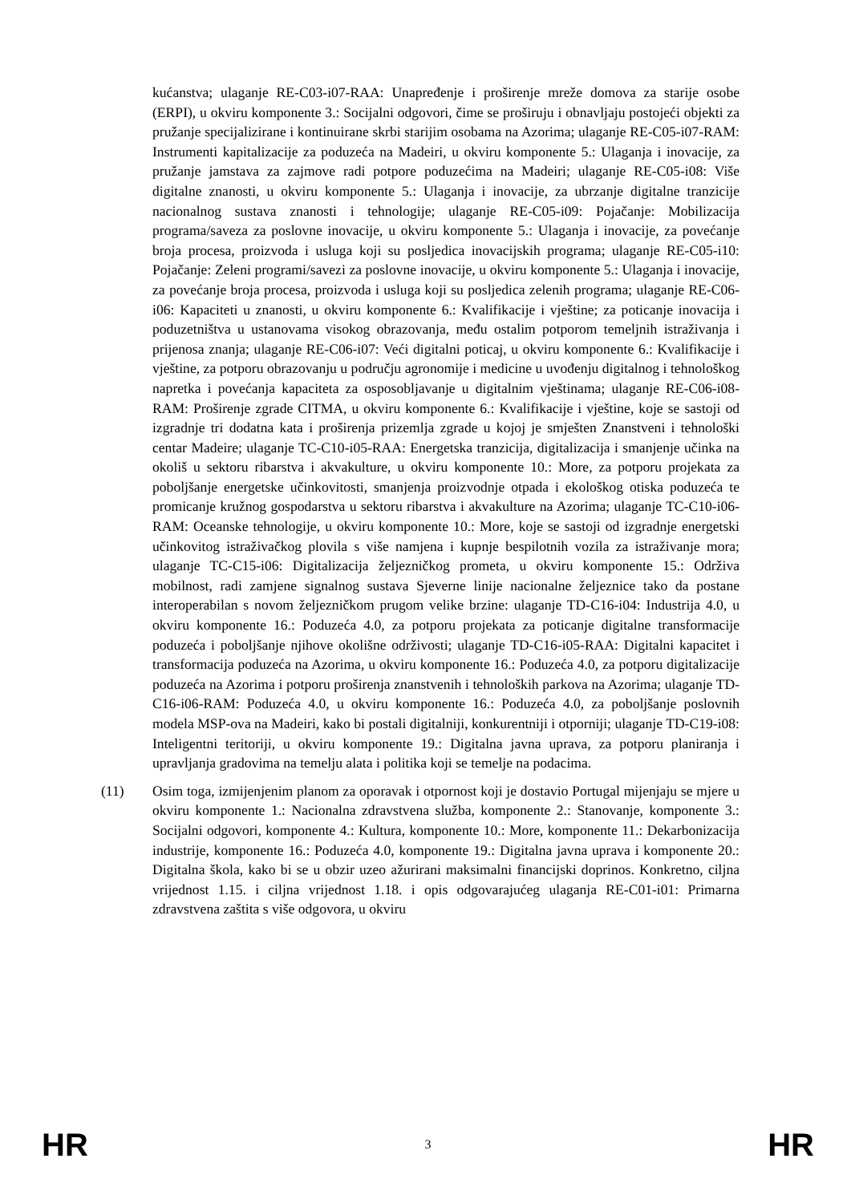kućanstva; ulaganje RE-C03-i07-RAA: Unapređenje i proširenje mreže domova za starije osobe (ERPI), u okviru komponente 3.: Socijalni odgovori, čime se proširuju i obnavljaju postojeći objekti za pružanje specijalizirane i kontinuirane skrbi starijim osobama na Azorima; ulaganje RE-C05-i07-RAM: Instrumenti kapitalizacije za poduzeća na Madeiri, u okviru komponente 5.: Ulaganja i inovacije, za pružanje jamstava za zajmove radi potpore poduzećima na Madeiri; ulaganje RE-C05-i08: Više digitalne znanosti, u okviru komponente 5.: Ulaganja i inovacije, za ubrzanje digitalne tranzicije nacionalnog sustava znanosti i tehnologije; ulaganje RE-C05-i09: Pojačanje: Mobilizacija programa/saveza za poslovne inovacije, u okviru komponente 5.: Ulaganja i inovacije, za povećanje broja procesa, proizvoda i usluga koji su posljedica inovacijskih programa; ulaganje RE-C05-i10: Pojačanje: Zeleni programi/savezi za poslovne inovacije, u okviru komponente 5.: Ulaganja i inovacije, za povećanje broja procesa, proizvoda i usluga koji su posljedica zelenih programa; ulaganje RE-C06-i06: Kapaciteti u znanosti, u okviru komponente 6.: Kvalifikacije i vještine; za poticanje inovacija i poduzetništva u ustanovama visokog obrazovanja, među ostalim potporom temeljnih istraživanja i prijenosa znanja; ulaganje RE-C06-i07: Veći digitalni poticaj, u okviru komponente 6.: Kvalifikacije i vještine, za potporu obrazovanju u području agronomije i medicine u uvođenju digitalnog i tehnološkog napretka i povećanja kapaciteta za osposobljavanje u digitalnim vještinama; ulaganje RE-C06-i08-RAM: Proširenje zgrade CITMA, u okviru komponente 6.: Kvalifikacije i vještine, koje se sastoji od izgradnje tri dodatna kata i proširenja prizemlja zgrade u kojoj je smješten Znanstveni i tehnološki centar Madeire; ulaganje TC-C10-i05-RAA: Energetska tranzicija, digitalizacija i smanjenje učinka na okoliš u sektoru ribarstva i akvakulture, u okviru komponente 10.: More, za potporu projekata za poboljšanje energetske učinkovitosti, smanjenja proizvodnje otpada i ekološkog otiska poduzeća te promicanje kružnog gospodarstva u sektoru ribarstva i akvakulture na Azorima; ulaganje TC-C10-i06-RAM: Oceanske tehnologije, u okviru komponente 10.: More, koje se sastoji od izgradnje energetski učinkovitog istraživačkog plovila s više namjena i kupnje bespilotnih vozila za istraživanje mora; ulaganje TC-C15-i06: Digitalizacija željezničkog prometa, u okviru komponente 15.: Održiva mobilnost, radi zamjene signalnog sustava Sjeverne linije nacionalne željeznice tako da postane interoperabilan s novom željezničkom prugom velike brzine: ulaganje TD-C16-i04: Industrija 4.0, u okviru komponente 16.: Poduzeća 4.0, za potporu projekata za poticanje digitalne transformacije poduzeća i poboljšanje njihove okolišne održivosti; ulaganje TD-C16-i05-RAA: Digitalni kapacitet i transformacija poduzeća na Azorima, u okviru komponente 16.: Poduzeća 4.0, za potporu digitalizacije poduzeća na Azorima i potporu proširenja znanstvenih i tehnoloških parkova na Azorima; ulaganje TD-C16-i06-RAM: Poduzeća 4.0, u okviru komponente 16.: Poduzeća 4.0, za poboljšanje poslovnih modela MSP-ova na Madeiri, kako bi postali digitalniji, konkurentniji i otporniji; ulaganje TD-C19-i08: Inteligentni teritoriji, u okviru komponente 19.: Digitalna javna uprava, za potporu planiranja i upravljanja gradovima na temelju alata i politika koji se temelje na podacima.
(11) Osim toga, izmijenjenim planom za oporavak i otpornost koji je dostavio Portugal mijenjaju se mjere u okviru komponente 1.: Nacionalna zdravstvena služba, komponente 2.: Stanovanje, komponente 3.: Socijalni odgovori, komponente 4.: Kultura, komponente 10.: More, komponente 11.: Dekarbonizacija industrije, komponente 16.: Poduzeća 4.0, komponente 19.: Digitalna javna uprava i komponente 20.: Digitalna škola, kako bi se u obzir uzeo ažurirani maksimalni financijski doprinos. Konkretno, ciljna vrijednost 1.15. i ciljna vrijednost 1.18. i opis odgovarajućeg ulaganja RE-C01-i01: Primarna zdravstvena zaštita s više odgovora, u okviru
HR 3 HR